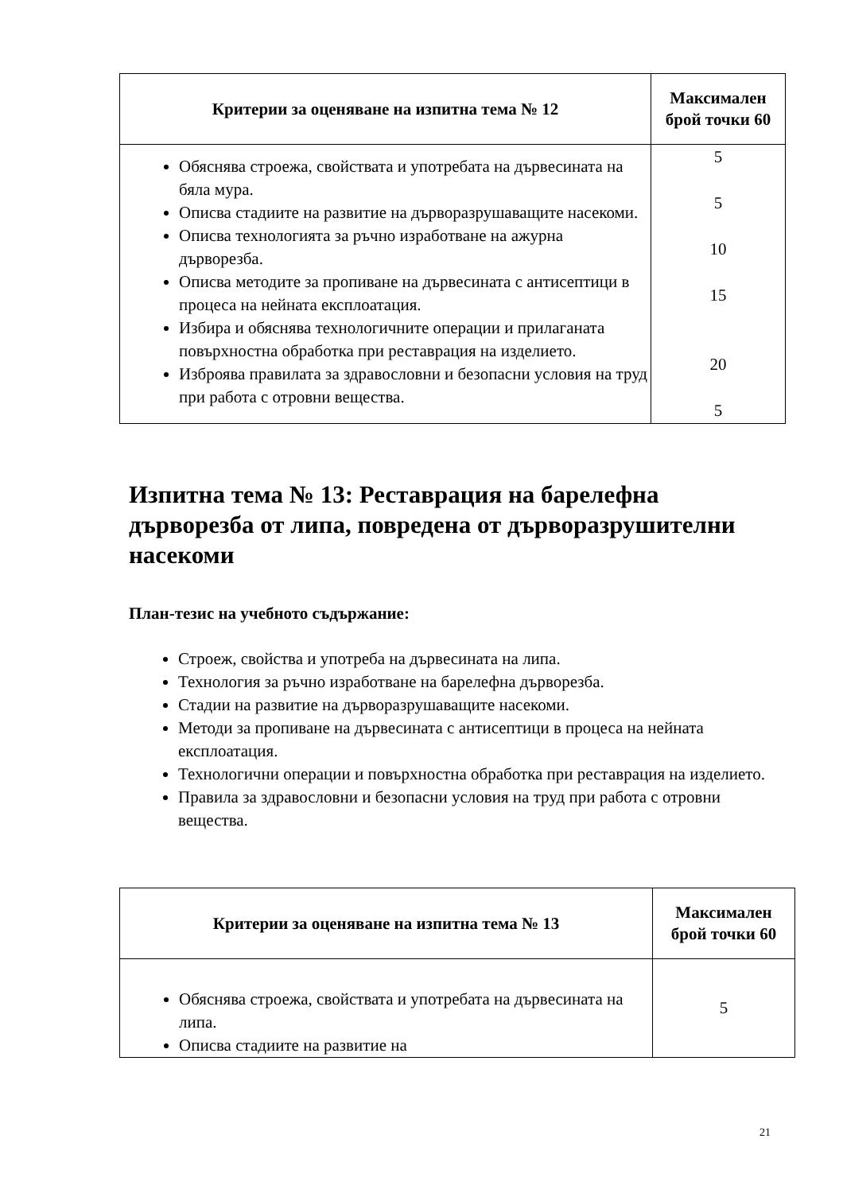| Критерии за оценяване на изпитна тема № 12 | Максимален брой точки 60 |
| --- | --- |
| Обяснява строежа, свойствата и употребата на дървесината на бяла мура. Описва стадиите на развитие на дърворазрушаващите насекоми. Описва технологията за ръчно изработване на ажурна дърворезба. Описва методите за пропиване на дървесината с антисептици в процеса на нейната експлоатация. Избира и обяснява технологичните операции и прилаганата повърхностна обработка при реставрация на изделието. Изброява правилата за здравословни и безопасни условия на труд при работа с отровни вещества. | 5 5 10 15 20 5 |
Изпитна тема № 13: Реставрация на барелефна дърворезба от липа, повредена от дърворазрушителни насекоми
План-тезис на учебното съдържание:
Строеж, свойства и употреба на дървесината на липа.
Технология за ръчно изработване на барелефна дърворезба.
Стадии на развитие на дърворазрушаващите насекоми.
Методи за пропиване на дървесината с антисептици в процеса на нейната експлоатация.
Технологични операции и повърхностна обработка при реставрация на изделието.
Правила за здравословни и безопасни условия на труд при работа с отровни вещества.
| Критерии за оценяване на изпитна тема № 13 | Максимален брой точки 60 |
| --- | --- |
| Обяснява строежа, свойствата и употребата на дървесината на липа. Описва стадиите на развитие на | 5 |
21